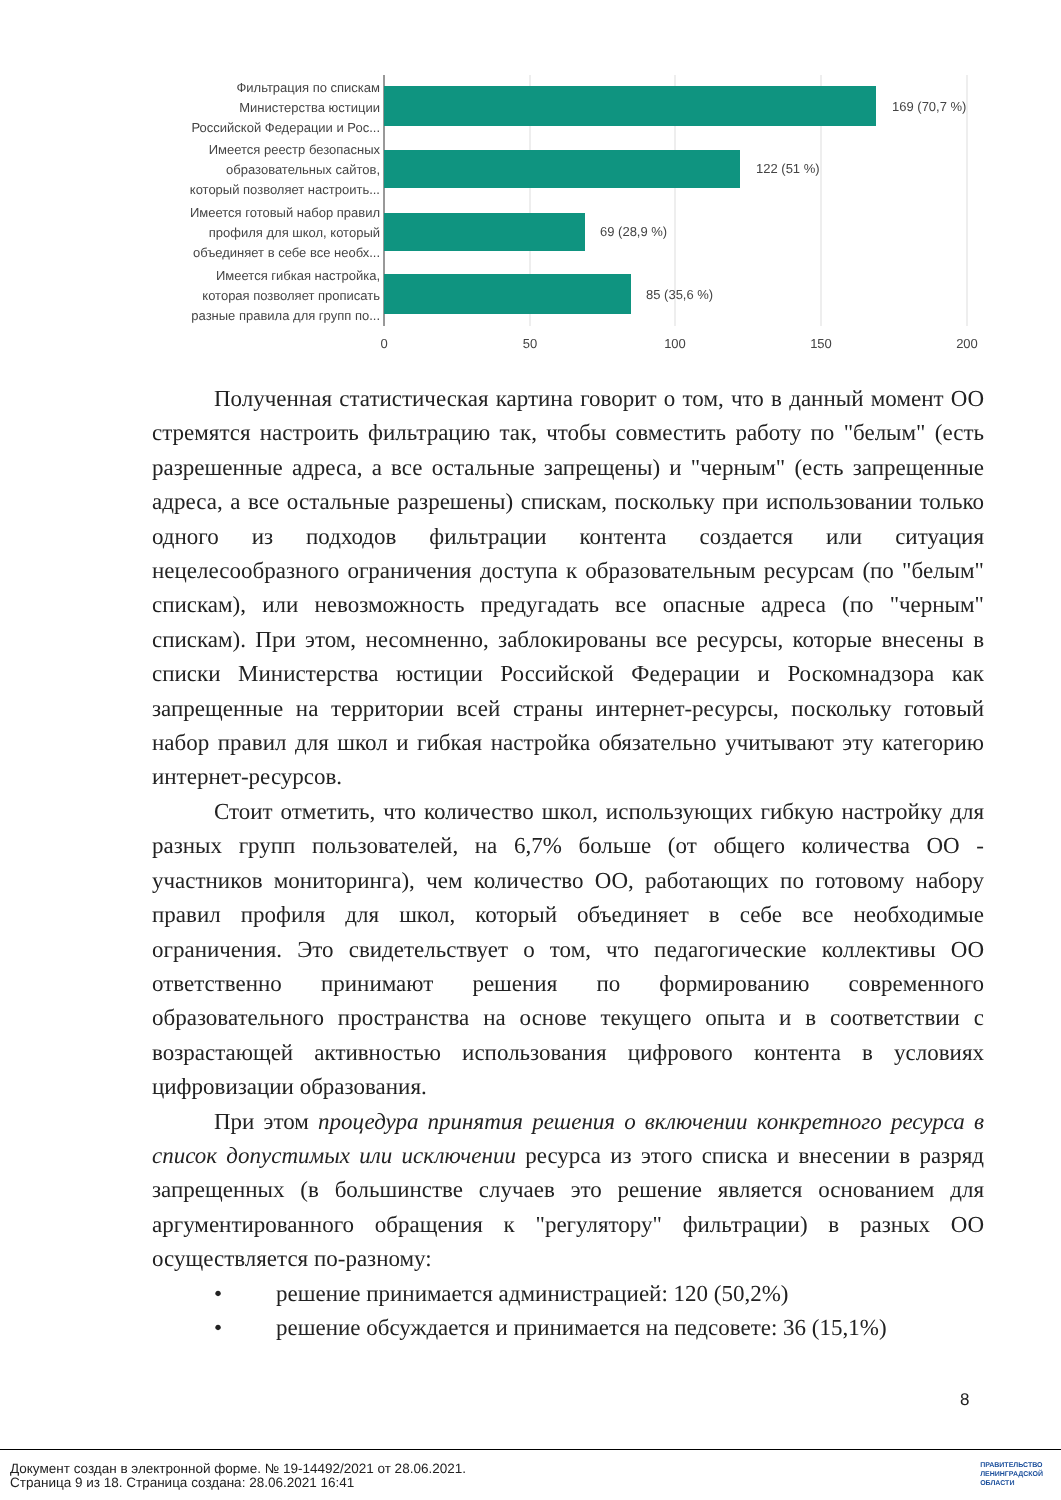169 (70,7 %)
122 (51 %)
69 (28,9 %)
85 (35,6 %)
Фильтрация по спискам
Министерства юстиции
Российской Федерации и Рос...
Имеется реестр безопасных
образовательных сайтов,
который позволяет настроить...
Имеется готовый набор правил
профиля для школ, который
объединяет в себе все необх...
Имеется гибкая настройка,
которая позволяет прописать
разные правила для групп по...
0
50
100
150
200
Полученная статистическая картина говорит о том, что в данный момент ОО стремятся настроить фильтрацию так, чтобы совместить работу по "белым" (есть разрешенные адреса, а все остальные запрещены) и "черным" (есть запрещенные адреса, а все остальные разрешены) спискам, поскольку при использовании только одного из подходов фильтрации контента создается или ситуация нецелесообразного ограничения доступа к образовательным ресурсам (по "белым" спискам), или невозможность предугадать все опасные адреса (по "черным" спискам). При этом, несомненно, заблокированы все ресурсы, которые внесены в списки Министерства юстиции Российской Федерации и Роскомнадзора как запрещенные на территории всей страны интернет-ресурсы, поскольку готовый набор правил для школ и гибкая настройка обязательно учитывают эту категорию интернет-ресурсов.
Стоит отметить, что количество школ, использующих гибкую настройку для разных групп пользователей, на 6,7% больше (от общего количества ОО - участников мониторинга), чем количество ОО, работающих по готовому набору правил профиля для школ, который объединяет в себе все необходимые ограничения. Это свидетельствует о том, что педагогические коллективы ОО ответственно принимают решения по формированию современного образовательного пространства на основе текущего опыта и в соответствии с возрастающей активностью использования цифрового контента в условиях цифровизации образования.
При этом процедура принятия решения о включении конкретного ресурса в список допустимых или исключении ресурса из этого списка и внесении в разряд запрещенных (в большинстве случаев это решение является основанием для аргументированного обращения к "регулятору" фильтрации) в разных ОО осуществляется по-разному:
• решение принимается администрацией: 120 (50,2%)
• решение обсуждается и принимается на педсовете: 36 (15,1%)
8
Документ создан в электронной форме. № 19-14492/2021 от 28.06.2021.
Страница 9 из 18. Страница создана: 28.06.2021 16:41
ПРАВИТЕЛЬСТВО
ЛЕНИНГРАДСКОЙ
ОБЛАСТИ